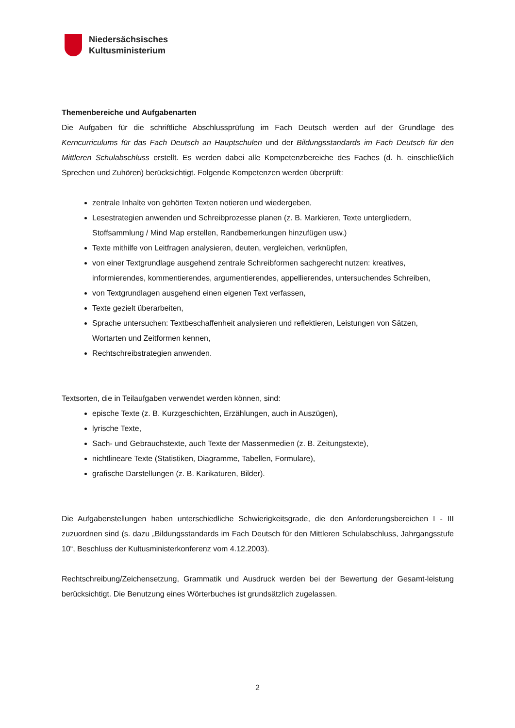Niedersächsisches
Kultusministerium
Themenbereiche und Aufgabenarten
Die Aufgaben für die schriftliche Abschlussprüfung im Fach Deutsch werden auf der Grundlage des Kerncurriculums für das Fach Deutsch an Hauptschulen und der Bildungsstandards im Fach Deutsch für den Mittleren Schulabschluss erstellt. Es werden dabei alle Kompetenzbereiche des Faches (d. h. einschließlich Sprechen und Zuhören) berücksichtigt. Folgende Kompetenzen werden überprüft:
zentrale Inhalte von gehörten Texten notieren und wiedergeben,
Lesestrategien anwenden und Schreibprozesse planen (z. B. Markieren, Texte untergliedern, Stoffsammlung / Mind Map erstellen, Randbemerkungen hinzufügen usw.)
Texte mithilfe von Leitfragen analysieren, deuten, vergleichen, verknüpfen,
von einer Textgrundlage ausgehend zentrale Schreibformen sachgerecht nutzen: kreatives, informierendes, kommentierendes, argumentierendes, appellierendes, untersuchendes Schreiben,
von Textgrundlagen ausgehend einen eigenen Text verfassen,
Texte gezielt überarbeiten,
Sprache untersuchen: Textbeschaffenheit analysieren und reflektieren, Leistungen von Sätzen, Wortarten und Zeitformen kennen,
Rechtschreibstrategien anwenden.
Textsorten, die in Teilaufgaben verwendet werden können, sind:
epische Texte (z. B. Kurzgeschichten, Erzählungen, auch in Auszügen),
lyrische Texte,
Sach- und Gebrauchstexte, auch Texte der Massenmedien (z. B. Zeitungstexte),
nichtlineare Texte (Statistiken, Diagramme, Tabellen, Formulare),
grafische Darstellungen (z. B. Karikaturen, Bilder).
Die Aufgabenstellungen haben unterschiedliche Schwierigkeitsgrade, die den Anforderungsbereichen I - III zuzuordnen sind (s. dazu „Bildungsstandards im Fach Deutsch für den Mittleren Schulabschluss, Jahrgangsstufe 10“, Beschluss der Kultusministerkonferenz vom 4.12.2003).
Rechtschreibung/Zeichensetzung, Grammatik und Ausdruck werden bei der Bewertung der Gesamt-leistung berücksichtigt. Die Benutzung eines Wörterbuches ist grundsätzlich zugelassen.
2